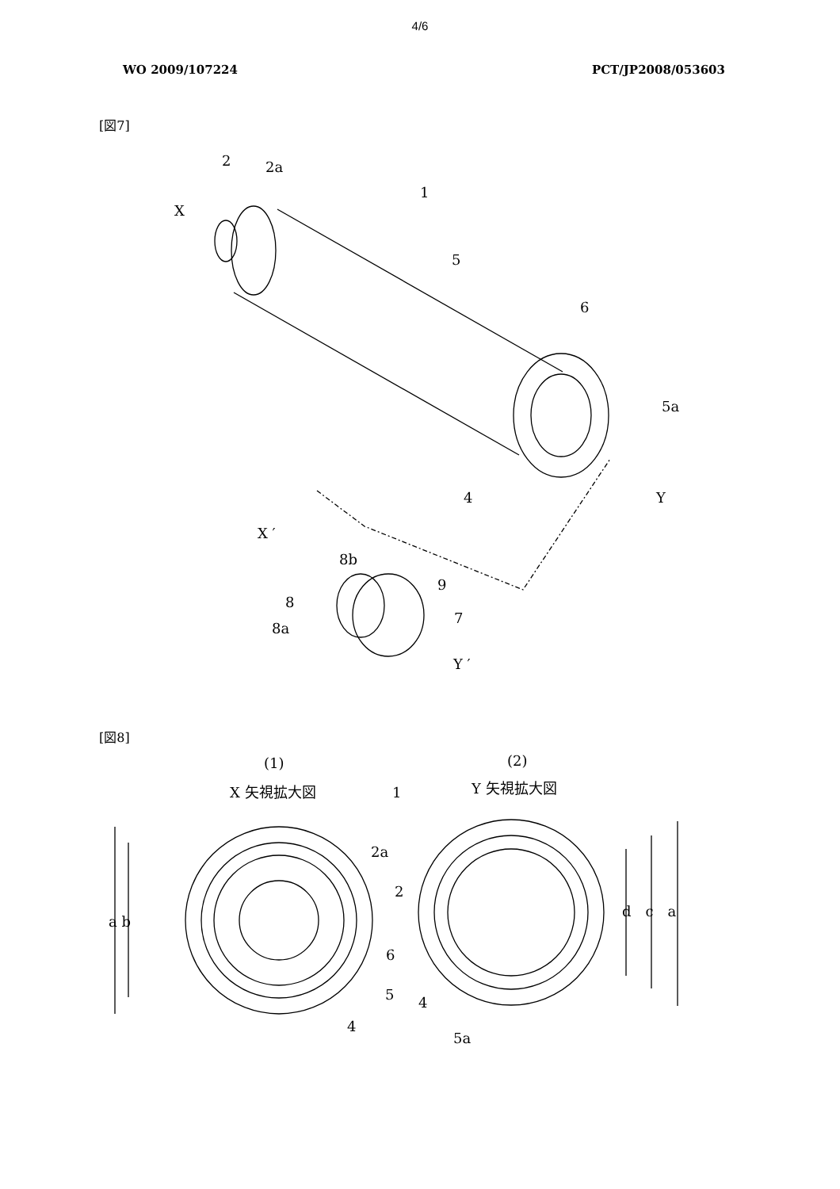4/6
WO 2009/107224 PCT/JP2008/053603
[図7]
2
2a
1
X
5
6
5a
4
Y
X ′
8b
9
8
7
8a
Y ′
[図8]
(1)
(2)
X 矢視拡大図
Y 矢視拡大図
a b
d　c　a
1
2a
2
5
4
6
4
5a